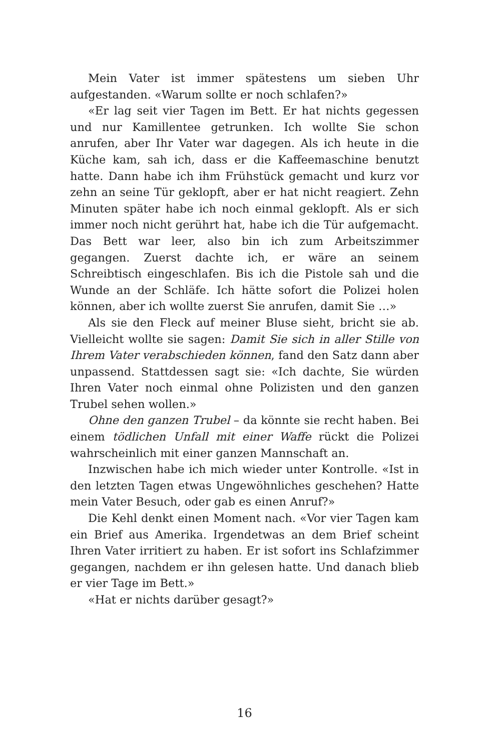Mein Vater ist immer spätestens um sieben Uhr aufgestanden. «Warum sollte er noch schlafen?»
«Er lag seit vier Tagen im Bett. Er hat nichts gegessen und nur Kamillentee getrunken. Ich wollte Sie schon anrufen, aber Ihr Vater war dagegen. Als ich heute in die Küche kam, sah ich, dass er die Kaffeemaschine benutzt hatte. Dann habe ich ihm Frühstück gemacht und kurz vor zehn an seine Tür geklopft, aber er hat nicht reagiert. Zehn Minuten später habe ich noch einmal geklopft. Als er sich immer noch nicht gerührt hat, habe ich die Tür aufgemacht. Das Bett war leer, also bin ich zum Arbeitszimmer gegangen. Zuerst dachte ich, er wäre an seinem Schreibtisch eingeschlafen. Bis ich die Pistole sah und die Wunde an der Schläfe. Ich hätte sofort die Polizei holen können, aber ich wollte zuerst Sie anrufen, damit Sie …»
Als sie den Fleck auf meiner Bluse sieht, bricht sie ab. Vielleicht wollte sie sagen: Damit Sie sich in aller Stille von Ihrem Vater verabschieden können, fand den Satz dann aber unpassend. Stattdessen sagt sie: «Ich dachte, Sie würden Ihren Vater noch einmal ohne Polizisten und den ganzen Trubel sehen wollen.»
Ohne den ganzen Trubel – da könnte sie recht haben. Bei einem tödlichen Unfall mit einer Waffe rückt die Polizei wahrscheinlich mit einer ganzen Mannschaft an.
Inzwischen habe ich mich wieder unter Kontrolle. «Ist in den letzten Tagen etwas Ungewöhnliches geschehen? Hatte mein Vater Besuch, oder gab es einen Anruf?»
Die Kehl denkt einen Moment nach. «Vor vier Tagen kam ein Brief aus Amerika. Irgendetwas an dem Brief scheint Ihren Vater irritiert zu haben. Er ist sofort ins Schlafzimmer gegangen, nachdem er ihn gelesen hatte. Und danach blieb er vier Tage im Bett.»
«Hat er nichts darüber gesagt?»
16